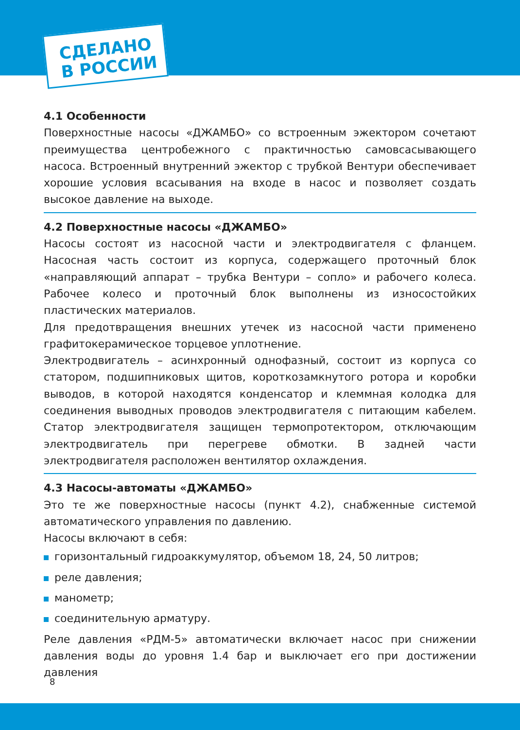СДЕЛАНО
В РОССИИ
4.1 Особенности
Поверхностные насосы «ДЖАМБО» со встроенным эжектором сочетают преимущества центробежного с практичностью самовсасывающего насоса. Встроенный внутренний эжектор с трубкой Вентури обеспечивает хорошие условия всасывания на входе в насос и позволяет создать высокое давление на выходе.
4.2 Поверхностные насосы «ДЖАМБО»
Насосы состоят из насосной части и электродвигателя с фланцем. Насосная часть состоит из корпуса, содержащего проточный блок «направляющий аппарат – трубка Вентури – сопло» и рабочего колеса. Рабочее колесо и проточный блок выполнены из износостойких пластических материалов.
Для предотвращения внешних утечек из насосной части применено графитокерамическое торцевое уплотнение.
Электродвигатель – асинхронный однофазный, состоит из корпуса со статором, подшипниковых щитов, короткозамкнутого ротора и коробки выводов, в которой находятся конденсатор и клеммная колодка для соединения выводных проводов электродвигателя с питающим кабелем. Статор электродвигателя защищен термопротектором, отключающим электродвигатель при перегреве обмотки. В задней части электродвигателя расположен вентилятор охлаждения.
4.3 Насосы-автоматы «ДЖАМБО»
Это те же поверхностные насосы (пункт 4.2), снабженные системой автоматического управления по давлению.
Насосы включают в себя:
горизонтальный гидроаккумулятор, объемом 18, 24, 50 литров;
реле давления;
манометр;
соединительную арматуру.
Реле давления «РДМ-5» автоматически включает насос при снижении давления воды до уровня 1.4 бар и выключает его при достижении давления
8